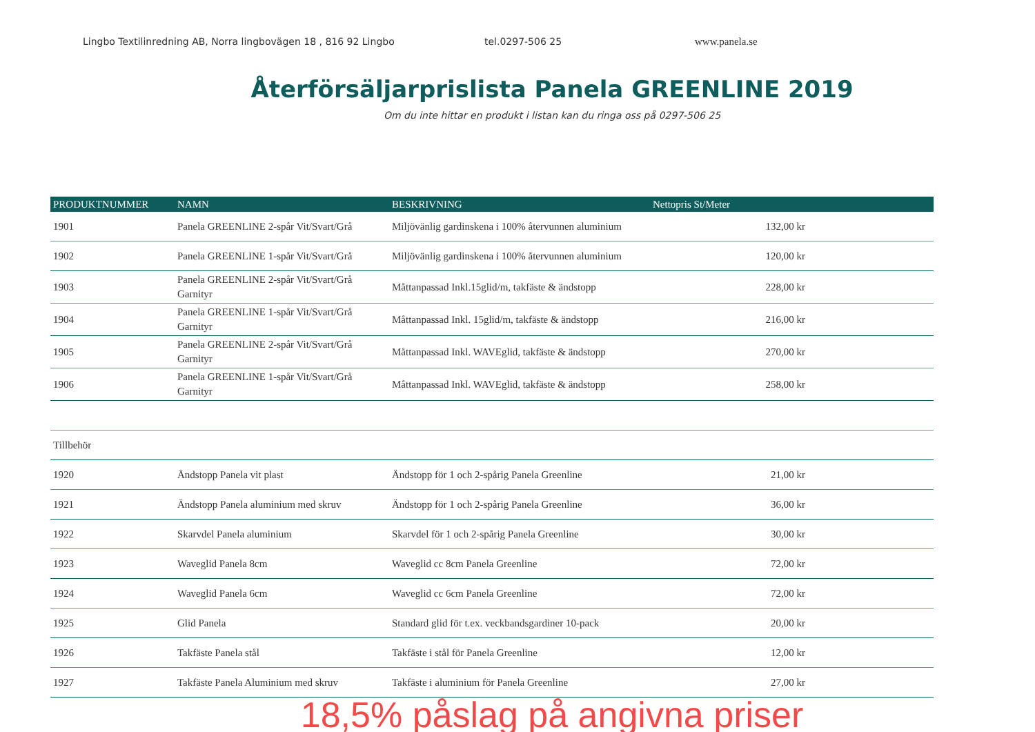Lingbo Textilinredning AB, Norra lingbovägen 18 , 816 92 Lingbo tel.0297-506 25 www.panela.se
Återförsäljarprislista Panela GREENLINE 2019
Om du inte hittar en produkt i listan kan du ringa oss på 0297-506 25
| PRODUKTNUMMER | NAMN | BESKRIVNING | Nettopris St/Meter |
| --- | --- | --- | --- |
| 1901 | Panela GREENLINE 2-spår Vit/Svart/Grå | Miljövänlig gardinskena i 100% återvunnen aluminium | 132,00 kr |
| 1902 | Panela GREENLINE 1-spår Vit/Svart/Grå | Miljövänlig gardinskena i 100% återvunnen aluminium | 120,00 kr |
| 1903 | Panela GREENLINE 2-spår Vit/Svart/Grå Garnityr | Måttanpassad Inkl.15glid/m, takfäste & ändstopp | 228,00 kr |
| 1904 | Panela GREENLINE 1-spår Vit/Svart/Grå Garnityr | Måttanpassad Inkl. 15glid/m, takfäste & ändstopp | 216,00 kr |
| 1905 | Panela GREENLINE 2-spår Vit/Svart/Grå Garnityr | Måttanpassad Inkl. WAVEglid, takfäste & ändstopp | 270,00 kr |
| 1906 | Panela GREENLINE 1-spår Vit/Svart/Grå Garnityr | Måttanpassad Inkl. WAVEglid, takfäste & ändstopp | 258,00 kr |
| Tillbehör | | | |
| 1920 | Ändstopp Panela vit plast | Ändstopp för 1 och 2-spårig Panela Greenline | 21,00 kr |
| 1921 | Ändstopp Panela aluminium med skruv | Ändstopp för 1 och 2-spårig Panela Greenline | 36,00 kr |
| 1922 | Skarvdel Panela aluminium | Skarvdel för 1 och 2-spårig Panela Greenline | 30,00 kr |
| 1923 | Waveglid Panela 8cm | Waveglid cc 8cm Panela Greenline | 72,00 kr |
| 1924 | Waveglid Panela 6cm | Waveglid cc 6cm Panela Greenline | 72,00 kr |
| 1925 | Glid Panela | Standard glid för t.ex. veckbandsgardiner 10-pack | 20,00 kr |
| 1926 | Takfäste Panela stål | Takfäste i stål för Panela Greenline | 12,00 kr |
| 1927 | Takfäste Panela Aluminium med skruv | Takfäste i aluminium för Panela Greenline | 27,00 kr |
18,5% påslag på angivna priser